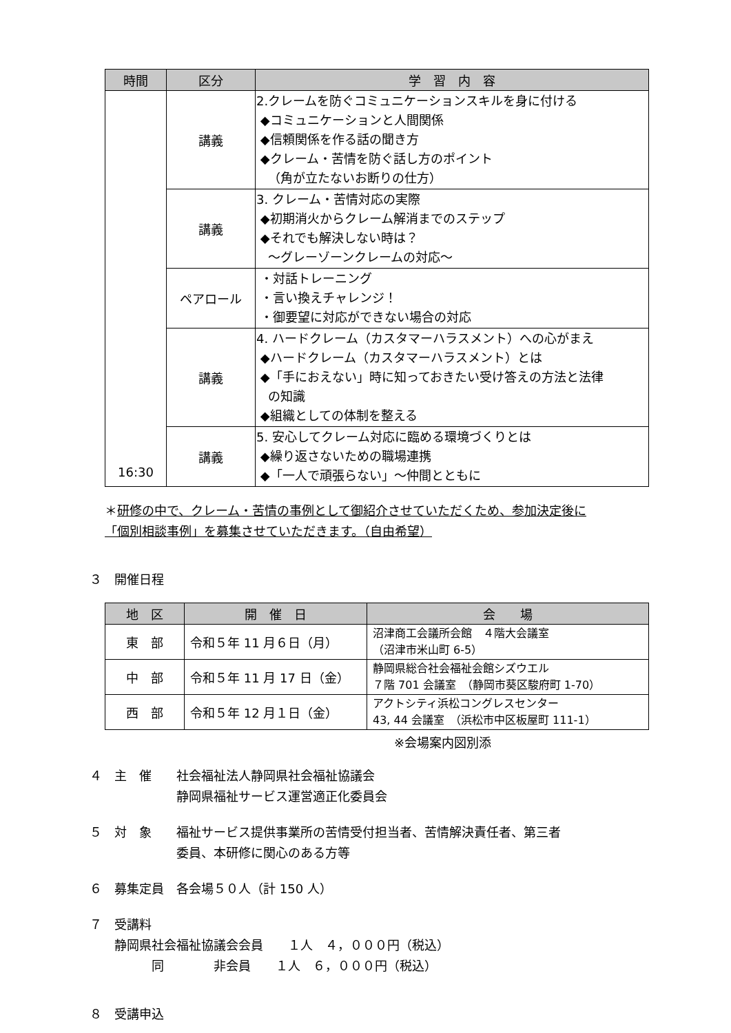| 時間 | 区分 | 学 習 内 容 |
| --- | --- | --- |
| 16:30 | 講義 | 2.クレームを防ぐコミュニケーションスキルを身に付ける ◆コミュニケーションと人間関係 ◆信頼関係を作る話の聞き方 ◆クレーム・苦情を防ぐ話し方のポイント （角が立たないお断りの仕方） |
| | 講義 | 3. クレーム・苦情対応の実際 ◆初期消火からクレーム解消までのステップ ◆それでも解決しない時は？ ～グレーゾーンクレームの対応～ |
| | ペアロール | ・対話トレーニング ・言い換えチャレンジ！ ・御要望に対応ができない場合の対応 |
| | 講義 | 4. ハードクレーム（カスタマーハラスメント）への心がまえ ◆ハードクレーム（カスタマーハラスメント）とは ◆「手におえない」時に知っておきたい受け答えの方法と法律 の知識 ◆組織としての体制を整える |
| | 講義 | 5. 安心してクレーム対応に臨める環境づくりとは ◆繰り返さないための職場連携 ◆「一人で頑張らない」～仲間とともに |
＊研修の中で、クレーム・苦情の事例として御紹介させていただくため、参加決定後に
「個別相談事例」を募集させていただきます。（自由希望）
３　開催日程
| 地 区 | 開 催 日 | 会 場 |
| --- | --- | --- |
| 東 部 | 令和５年 11 月６日（月） | 沼津商工会議所会館 ４階大会議室 （沼津市米山町 6-5） |
| 中 部 | 令和５年 11 月 17 日（金） | 静岡県総合社会福祉会館シズウエル ７階 701 会議室 （静岡市葵区駿府町 1-70） |
| 西 部 | 令和５年 12 月１日（金） | アクトシティ浜松コングレスセンター 43, 44 会議室 （浜松市中区板屋町 111-1） |
※会場案内図別添
４　主　催　　社会福祉法人静岡県社会福祉協議会
　　　　　　　静岡県福祉サービス運営適正化委員会
５　対　象　　福祉サービス提供事業所の苦情受付担当者、苦情解決責任者、第三者
　　　　　　　委員、本研修に関心のある方等
６　募集定員　各会場５０人（計 150 人）
７　受講料
　　静岡県社会福祉協議会会員　　１人　４，０００円（税込）
　　　　　同　　　　非会員　　１人　６，０００円（税込）
８　受講申込